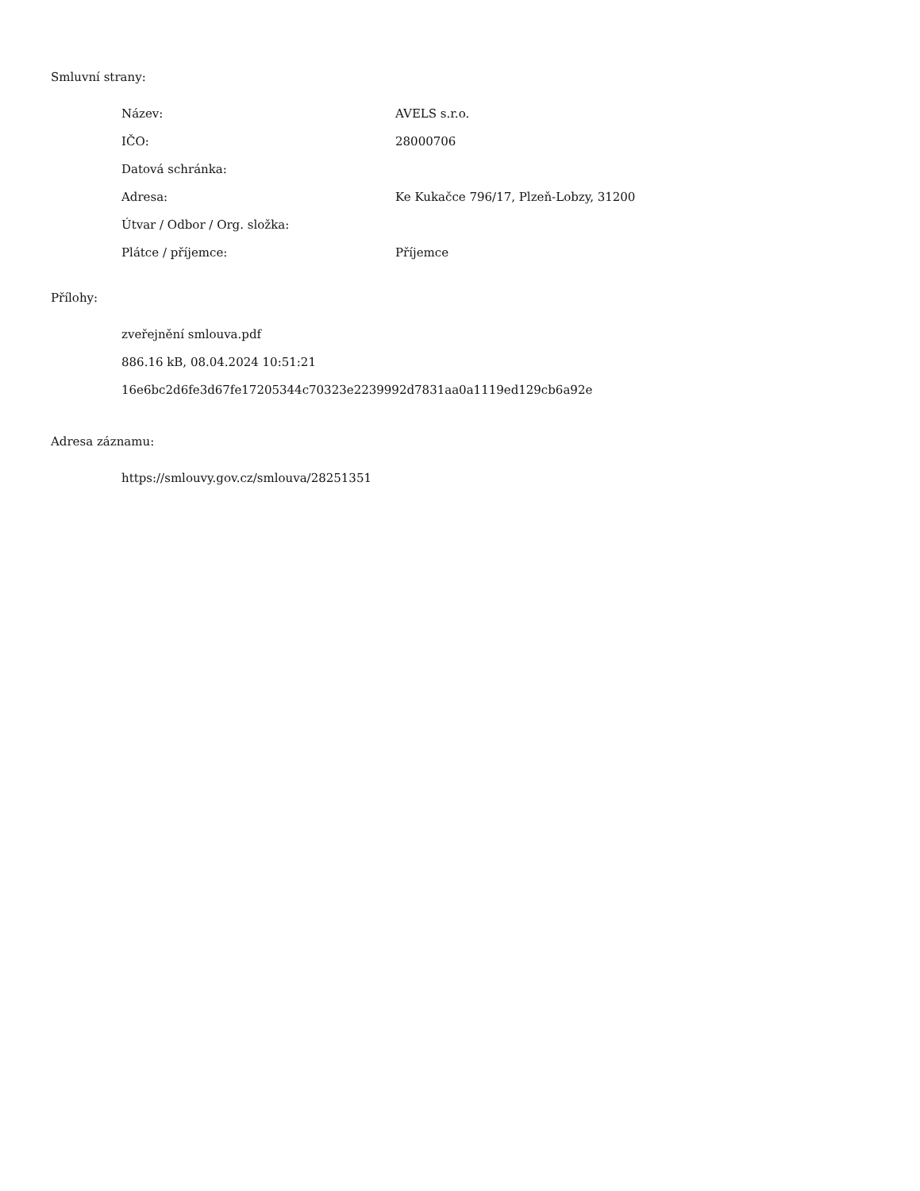Smluvní strany:
| Název: | AVELS s.r.o. |
| IČO: | 28000706 |
| Datová schránka: | |
| Adresa: | Ke Kukačce 796/17, Plzeň-Lobzy, 31200 |
| Útvar / Odbor / Org. složka: | |
| Plátce / příjemce: | Příjemce |
Přílohy:
zveřejnění smlouva.pdf
886.16 kB, 08.04.2024 10:51:21
16e6bc2d6fe3d67fe17205344c70323e2239992d7831aa0a1119ed129cb6a92e
Adresa záznamu:
https://smlouvy.gov.cz/smlouva/28251351